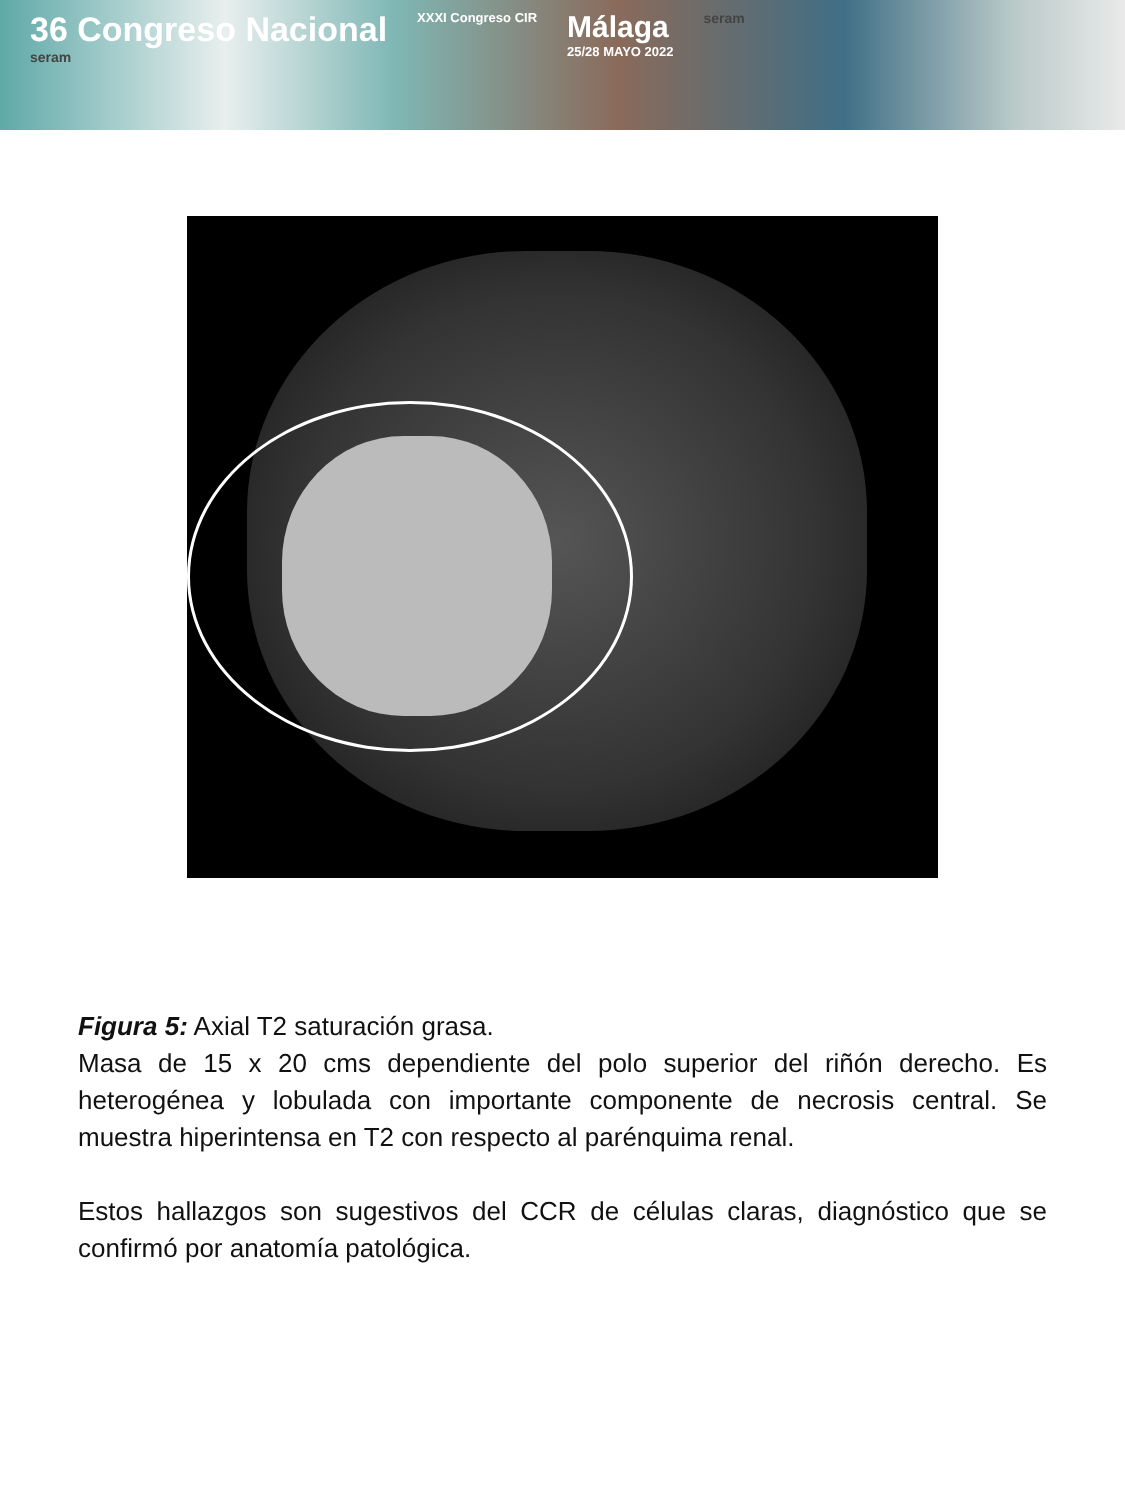36 Congreso Nacional
seram
XXXI Congreso CIR
Málaga
25/28 MAYO 2022
seram
Figura 5: Axial T2 saturación grasa.
Masa de 15 x 20 cms dependiente del polo superior del riñón derecho. Es heterogénea y lobulada con importante componente de necrosis central. Se muestra hiperintensa en T2 con respecto al parénquima renal.
Estos hallazgos son sugestivos del CCR de células claras, diagnóstico que se confirmó por anatomía patológica.